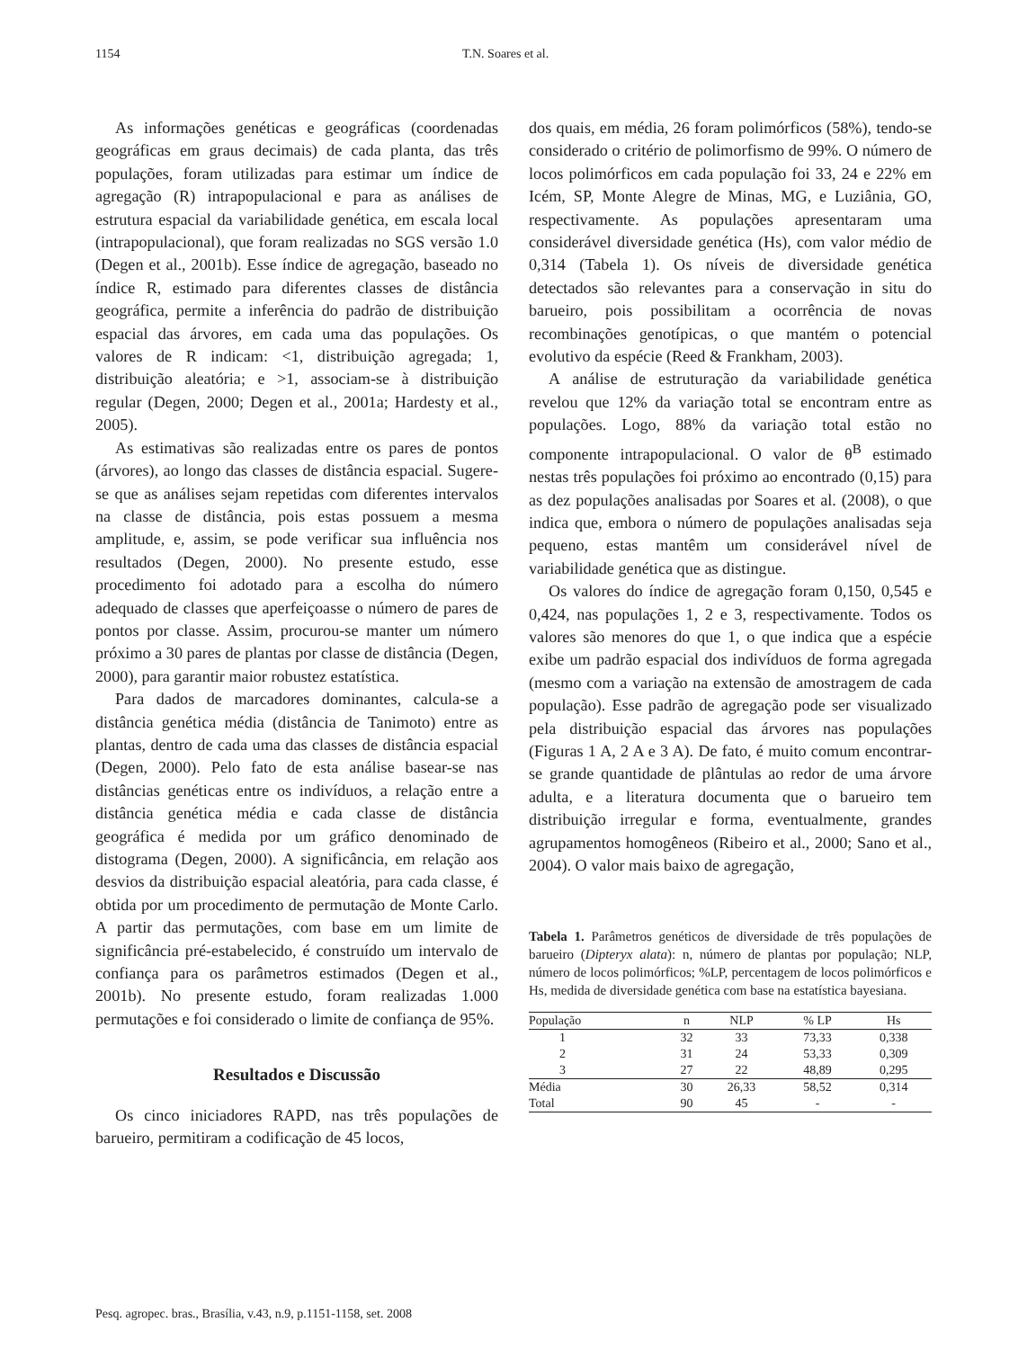1154 T.N. Soares et al.
As informações genéticas e geográficas (coordenadas geográficas em graus decimais) de cada planta, das três populações, foram utilizadas para estimar um índice de agregação (R) intrapopulacional e para as análises de estrutura espacial da variabilidade genética, em escala local (intrapopulacional), que foram realizadas no SGS versão 1.0 (Degen et al., 2001b). Esse índice de agregação, baseado no índice R, estimado para diferentes classes de distância geográfica, permite a inferência do padrão de distribuição espacial das árvores, em cada uma das populações. Os valores de R indicam: <1, distribuição agregada; 1, distribuição aleatória; e >1, associam-se à distribuição regular (Degen, 2000; Degen et al., 2001a; Hardesty et al., 2005).
As estimativas são realizadas entre os pares de pontos (árvores), ao longo das classes de distância espacial. Sugere-se que as análises sejam repetidas com diferentes intervalos na classe de distância, pois estas possuem a mesma amplitude, e, assim, se pode verificar sua influência nos resultados (Degen, 2000). No presente estudo, esse procedimento foi adotado para a escolha do número adequado de classes que aperfeiçoasse o número de pares de pontos por classe. Assim, procurou-se manter um número próximo a 30 pares de plantas por classe de distância (Degen, 2000), para garantir maior robustez estatística.
Para dados de marcadores dominantes, calcula-se a distância genética média (distância de Tanimoto) entre as plantas, dentro de cada uma das classes de distância espacial (Degen, 2000). Pelo fato de esta análise basear-se nas distâncias genéticas entre os indivíduos, a relação entre a distância genética média e cada classe de distância geográfica é medida por um gráfico denominado de distograma (Degen, 2000). A significância, em relação aos desvios da distribuição espacial aleatória, para cada classe, é obtida por um procedimento de permutação de Monte Carlo. A partir das permutações, com base em um limite de significância pré-estabelecido, é construído um intervalo de confiança para os parâmetros estimados (Degen et al., 2001b). No presente estudo, foram realizadas 1.000 permutações e foi considerado o limite de confiança de 95%.
Resultados e Discussão
Os cinco iniciadores RAPD, nas três populações de barueiro, permitiram a codificação de 45 locos,
dos quais, em média, 26 foram polimórficos (58%), tendo-se considerado o critério de polimorfismo de 99%. O número de locos polimórficos em cada população foi 33, 24 e 22% em Icém, SP, Monte Alegre de Minas, MG, e Luziânia, GO, respectivamente. As populações apresentaram uma considerável diversidade genética (Hs), com valor médio de 0,314 (Tabela 1). Os níveis de diversidade genética detectados são relevantes para a conservação in situ do barueiro, pois possibilitam a ocorrência de novas recombinações genotípicas, o que mantém o potencial evolutivo da espécie (Reed & Frankham, 2003).
A análise de estruturação da variabilidade genética revelou que 12% da variação total se encontram entre as populações. Logo, 88% da variação total estão no componente intrapopulacional. O valor de θ<sup>B</sup> estimado nestas três populações foi próximo ao encontrado (0,15) para as dez populações analisadas por Soares et al. (2008), o que indica que, embora o número de populações analisadas seja pequeno, estas mantêm um considerável nível de variabilidade genética que as distingue.
Os valores do índice de agregação foram 0,150, 0,545 e 0,424, nas populações 1, 2 e 3, respectivamente. Todos os valores são menores do que 1, o que indica que a espécie exibe um padrão espacial dos indivíduos de forma agregada (mesmo com a variação na extensão de amostragem de cada população). Esse padrão de agregação pode ser visualizado pela distribuição espacial das árvores nas populações (Figuras 1 A, 2 A e 3 A). De fato, é muito comum encontrar-se grande quantidade de plântulas ao redor de uma árvore adulta, e a literatura documenta que o barueiro tem distribuição irregular e forma, eventualmente, grandes agrupamentos homogêneos (Ribeiro et al., 2000; Sano et al., 2004). O valor mais baixo de agregação,
Tabela 1. Parâmetros genéticos de diversidade de três populações de barueiro (Dipteryx alata): n, número de plantas por população; NLP, número de locos polimórficos; %LP, percentagem de locos polimórficos e Hs, medida de diversidade genética com base na estatística bayesiana.
| População | n | NLP | % LP | Hs |
| --- | --- | --- | --- | --- |
| 1 | 32 | 33 | 73,33 | 0,338 |
| 2 | 31 | 24 | 53,33 | 0,309 |
| 3 | 27 | 22 | 48,89 | 0,295 |
| Média | 30 | 26,33 | 58,52 | 0,314 |
| Total | 90 | 45 | - | - |
Pesq. agropec. bras., Brasília, v.43, n.9, p.1151-1158, set. 2008